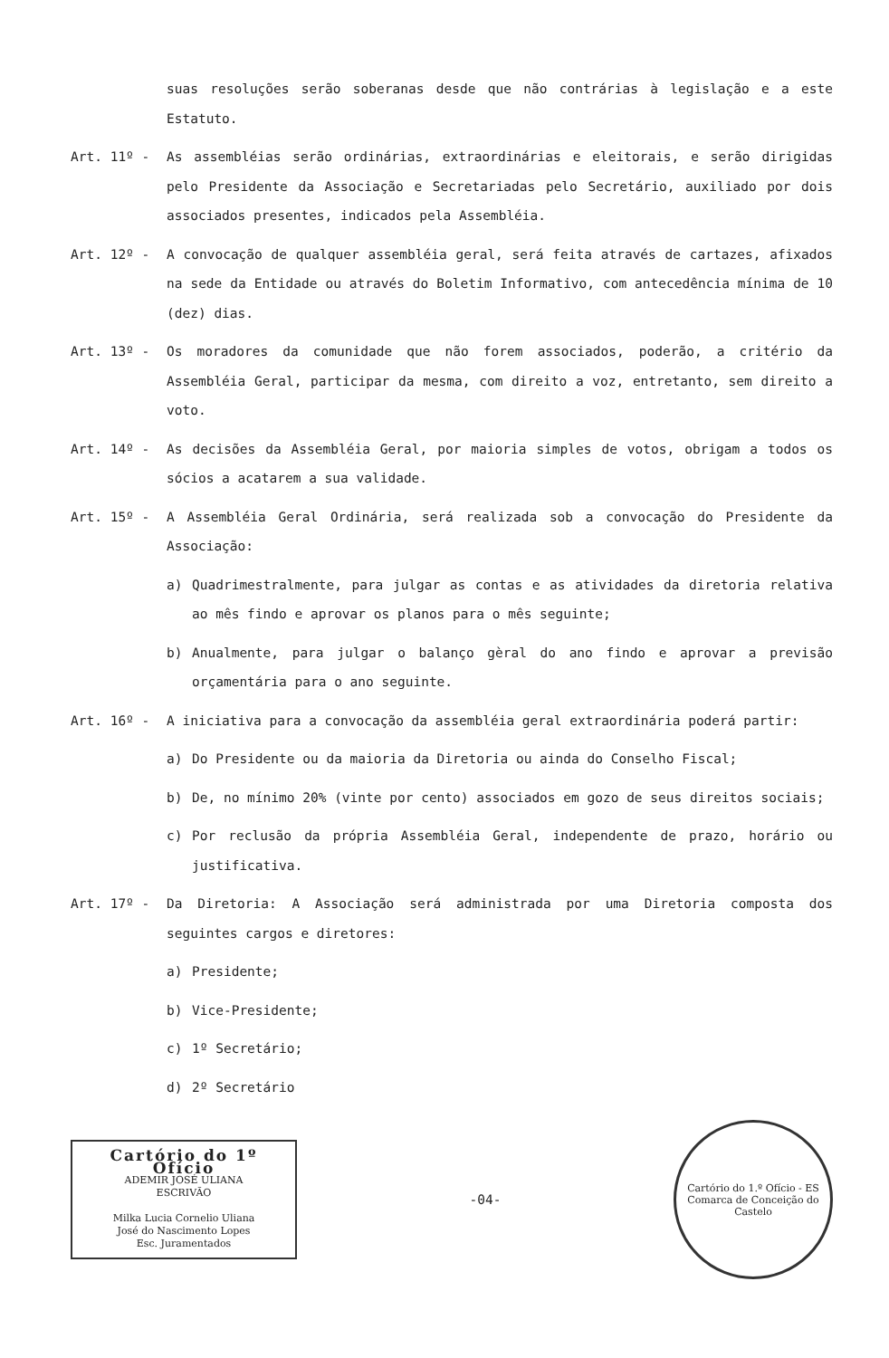suas resoluções serão soberanas desde que não contrárias à legislação e a este Estatuto.
Art. 11º - As assembléias serão ordinárias, extraordinárias e eleitorais, e serão dirigidas pelo Presidente da Associação e Secretariadas pelo Secretário, auxiliado por dois associados presentes, indicados pela Assembléia.
Art. 12º - A convocação de qualquer assembléia geral, será feita através de cartazes, afixados na sede da Entidade ou através do Boletim Informativo, com antecedência mínima de 10 (dez) dias.
Art. 13º - Os moradores da comunidade que não forem associados, poderão, a critério da Assembléia Geral, participar da mesma, com direito a voz, entretanto, sem direito a voto.
Art. 14º - As decisões da Assembléia Geral, por maioria simples de votos, obrigam a todos os sócios a acatarem a sua validade.
Art. 15º - A Assembléia Geral Ordinária, será realizada sob a convocação do Presidente da Associação:
a) Quadrimestralmente, para julgar as contas e as atividades da diretoria relativa ao mês findo e aprovar os planos para o mês seguinte;
b) Anualmente, para julgar o balanço gèral do ano findo e aprovar a previsão orçamentária para o ano seguinte.
Art. 16º - A iniciativa para a convocação da assembléia geral extraordinária poderá partir:
a) Do Presidente ou da maioria da Diretoria ou ainda do Conselho Fiscal;
b) De, no mínimo 20% (vinte por cento) associados em gozo de seus direitos sociais;
c) Por reclusão da própria Assembléia Geral, independente de prazo, horário ou justificativa.
Art. 17º - Da Diretoria: A Associação será administrada por uma Diretoria composta dos seguintes cargos e diretores:
a) Presidente;
b) Vice-Presidente;
c) 1º Secretário;
d) 2º Secretário
Cartório do 1º Ofício
ADEMIR JOSÉ ULIANA
ESCRIVÃO
Milka Lucia Cornelio Uliana
José do Nascimento Lopes
Esc. Juramentados
-04-
Cartório do 1.º Ofício - ES
Comarca de Conceição do Castelo